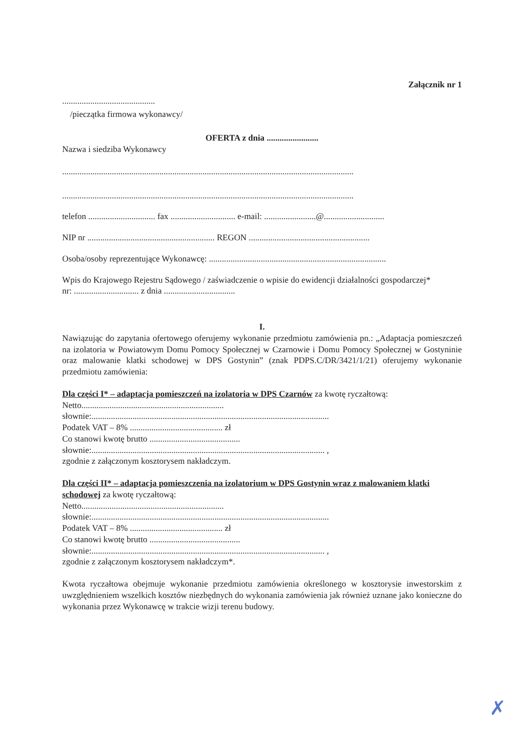Załącznik nr 1
...........................................
/pieczątka firmowa wykonawcy/
OFERTA z dnia ........................
Nazwa i siedziba Wykonawcy
.......................................................................................................................................
.......................................................................................................................................
telefon ............................... fax .............................. e-mail: ........................@............................
NIP nr ........................................................... REGON ........................................................
Osoba/osoby reprezentujące Wykonawcę: ..................................................................................
Wpis do Krajowego Rejestru Sądowego / zaświadczenie o wpisie do ewidencji działalności gospodarczej*
nr: .............................. z dnia .................................
I.
Nawiązując do zapytania ofertowego oferujemy wykonanie przedmiotu zamówienia pn.: „Adaptacja pomieszczeń na izolatoria w Powiatowym Domu Pomocy Społecznej w Czarnowie i Domu Pomocy Społecznej w Gostyninie oraz malowanie klatki schodowej w DPS Gostynin” (znak PDPS.C/DR/3421/1/21) oferujemy wykonanie przedmiotu zamówienia:
Dla części I* – adaptacja pomieszczeń na izolatoria w DPS Czarnów za kwotę ryczałtową:
Netto..................................................................
słownie:..............................................................................................................
Podatek VAT – 8% ........................................... zł
Co stanowi kwotę brutto ..........................................
słownie:............................................................................................................ ,
zgodnie z załączonym kosztorysem nakładczym.
Dla części II* – adaptacja pomieszczenia na izolatorium w DPS Gostynin wraz z malowaniem klatki schodowej za kwotę ryczałtową:
Netto..................................................................
słownie:..............................................................................................................
Podatek VAT – 8% ........................................... zł
Co stanowi kwotę brutto ..........................................
słownie:............................................................................................................ ,
zgodnie z załączonym kosztorysem nakładczym*.
Kwota ryczałtowa obejmuje wykonanie przedmiotu zamówienia określonego w kosztorysie inwestorskim z uwzględnieniem wszelkich kosztów niezbędnych do wykonania zamówienia jak również uznane jako konieczne do wykonania przez Wykonawcę w trakcie wizji terenu budowy.
✗